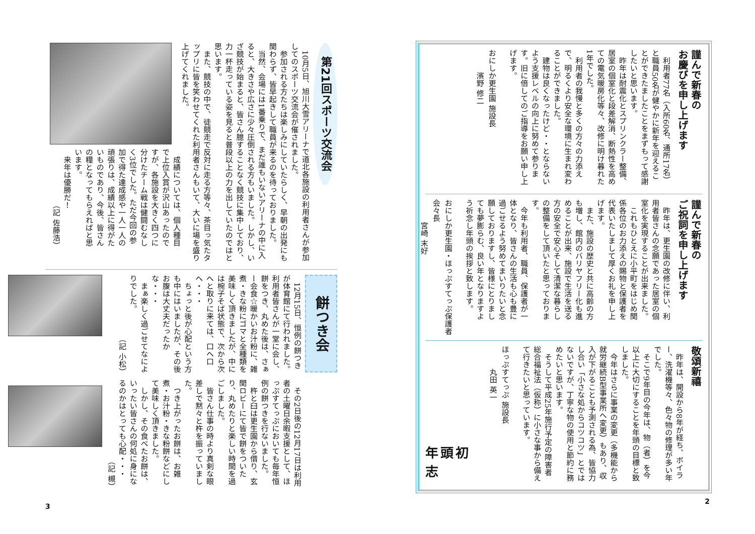謹んで新春の
お慶びを申し上げます
利用者77名（入所60名、通所17名）と職員50名が健やかに新年を迎えることができたましたことをまずもって感謝したいと思います。
昨年は耐震化とスプリンクラー整備、居室の個室化と段差解消、断熱性を高めての電気暖房化等々、改修に明け暮れた1年でした。
利用者の我慢と多くの方々の力添えで、明るくより安全な環境に生まれ変わることができました。
建物は良くなったけど・・とならないよう支援レベルの向上に努めて参ります。旧に倍してのご指導をお願い申し上げます。
おにしか更生園 施設長
濱野 修二
謹んで新春の
ご祝詞を申し上げます
昨年は、更生園の改修に伴い、利用者皆さんの念願であった居室の個室化を実現することが出来ました。
これもひとえに小平町をはじめ関係各位のお力添えの賜物と保護者を代表いたしまして厚くお礼を申し上げます。
また、施設の歴史と共に高齢の方も増し、館内のバリヤフリー化も進めることが出来、施設で生活を送る方の安全で安心そして清潔な暮らしの整備をして頂いたと思っております。
今年も利用者、職員、保護者が一体となり、皆さんの生活も心も豊に過ごせるよう努めてまいりたいと念願しておりますし、皆様にとりましても夢膨らむ、良い年となりますよう祈念し年頭の挨拶と致します。
おにしか更生園・ほっぷすてっぷ保護者会々長
宮崎 末好
敬頌新禧
昨年は、開設から8年が経ち、ボイラー、洗濯機等々、色々物の修理が多い年でした。
そこで9年目の今年は、物（者）を今以上に大切にすることを年頭の目標と致しました。
今年はさらに事業の変更（多機能から就労継続B型事業所へ変更）もあり、収入が下がることも予測される為、皆協力し合い「小さな処からコツコツ」とではないですが、丁寧な物の使用と節約に務めたいと思います。
そうして平成25年施行予定の障害者総合福祉法（仮称）に小さな事から備えて行きたいと思っています。
ほっぷすてっぷ 施設長
丸田 英一
年頭初志
2
第21回スポーツ交流会
10月5日、旭川大雪アリーナで道北各施設の利用者さんが参加してのスポーツ交流会が催されました。
参加される方たちは楽しみにしていたらしく、早朝の出発にも関わらず、皆早起きして職員が来るのを待っておりました。
当然、会場には1番乗りで、まだ誰もいないアリーナの中に入ると、大きさや広さに少々圧倒される方もいました。しかし、いざ競技が始まると、皆さん臆することなく競技に集中しており、力一杯走っている姿を見ると普段以上の力を出していたのではと思います。
また、競技の中で、徒競走で反対に走る方等々、茶目っ気たタップリに皆を笑わせてくれた利用者さんもいて、大いに場を盛り上げてくれました。
成績については、個人種目で上位入賞が沢山あったのですが、各施設を大きく四つに分けたチーム戦は健闘むなしく3位でした。ただ今回の参加で得た達成感や一人一人の頑張りは、成績以上に得がたいものであり、今後、皆さんの糧となってもらえればと思います。
来年は優勝だ！
（記 佐藤浩）
餅つき会
12月15日、恒例の餅つきが体育館にて行われました。利用者皆さんが一堂に会し、餅をつき、丸めた後は、さぁー会食☆暖かいお汁粉に、雑煮・きな粉にゴマと全種類を美味しく頂きましたが、中には椀子そば状態で、次から次へと取りに来ては、口へ口へ・・・
ちょっと後が心配という方も中にはいましたが、その後お腹は大丈夫だったかな・・・
まぁ楽しく過ごせてなによりでした。
（記 小松）
その2日後の12月17日は利用者の土曜日余暇支援として、ほっぷすてっぷにおいても毎年恒例の餅つきを行ないました。
杵と臼は更生園から借り、玄関ロビーにて皆で餅をついたり、丸めたりと楽しい時間を過ごしました。
皆さん仕事の時より真剣な眼差しで黙々と杵を振っていました。
つき上がったお餅は、お雑煮・お汁粉・きな粉餅などにして美味しく頂きました。
しかし、その食べたお餅は、いったい皆さんの何処に身になるのかはとっても心配・・・
（記 槻）
3